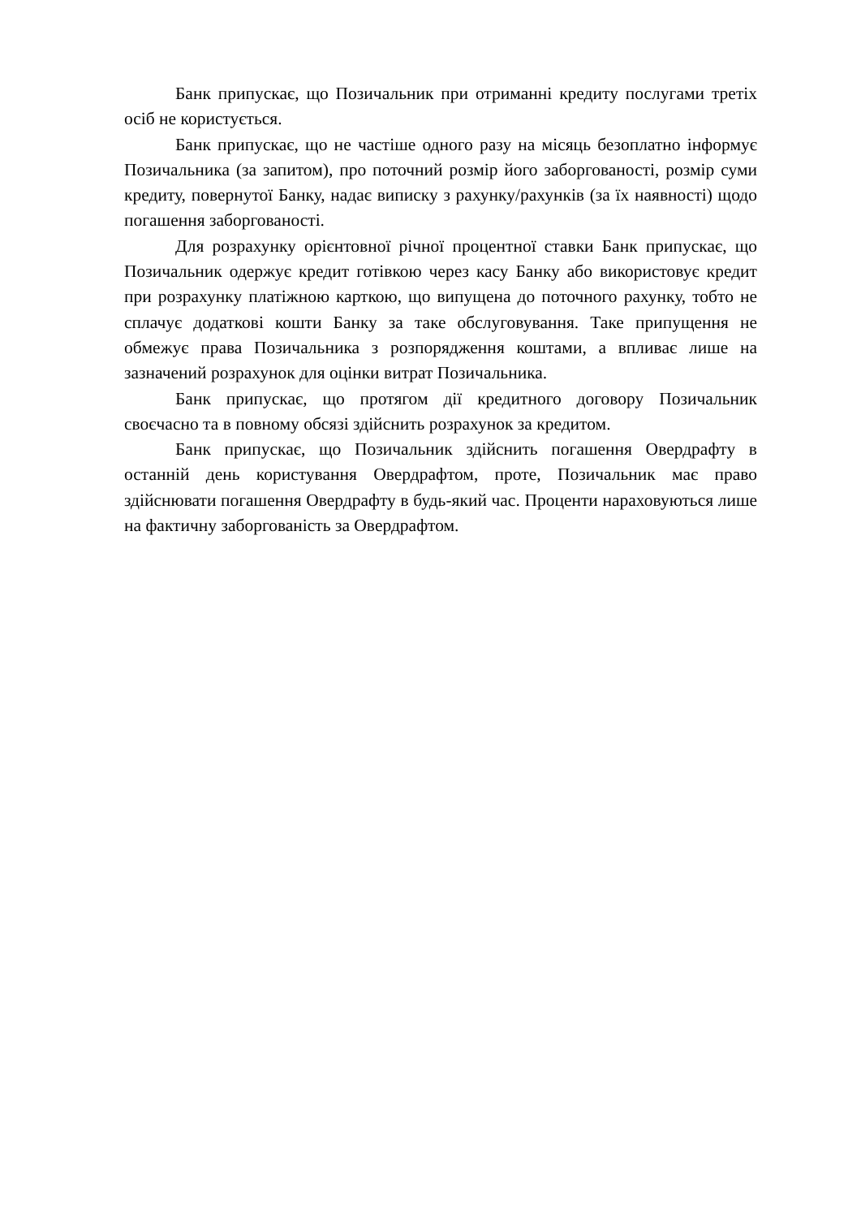Банк припускає, що Позичальник при отриманні кредиту послугами третіх осіб не користується.
Банк припускає, що не частіше одного разу на місяць безоплатно інформує Позичальника (за запитом), про поточний розмір його заборгованості, розмір суми кредиту, повернутої Банку, надає виписку з рахунку/рахунків (за їх наявності) щодо погашення заборгованості.
Для розрахунку орієнтовної річної процентної ставки Банк припускає, що Позичальник одержує кредит готівкою через касу Банку або використовує кредит при розрахунку платіжною карткою, що випущена до поточного рахунку, тобто не сплачує додаткові кошти Банку за таке обслуговування. Таке припущення не обмежує права Позичальника з розпорядження коштами, а впливає лише на зазначений розрахунок для оцінки витрат Позичальника.
Банк припускає, що протягом дії кредитного договору Позичальник своєчасно та в повному обсязі здійснить розрахунок за кредитом.
Банк припускає, що Позичальник здійснить погашення Овердрафту в останній день користування Овердрафтом, проте, Позичальник має право здійснювати погашення Овердрафту в будь-який час. Проценти нараховуються лише на фактичну заборгованість за Овердрафтом.